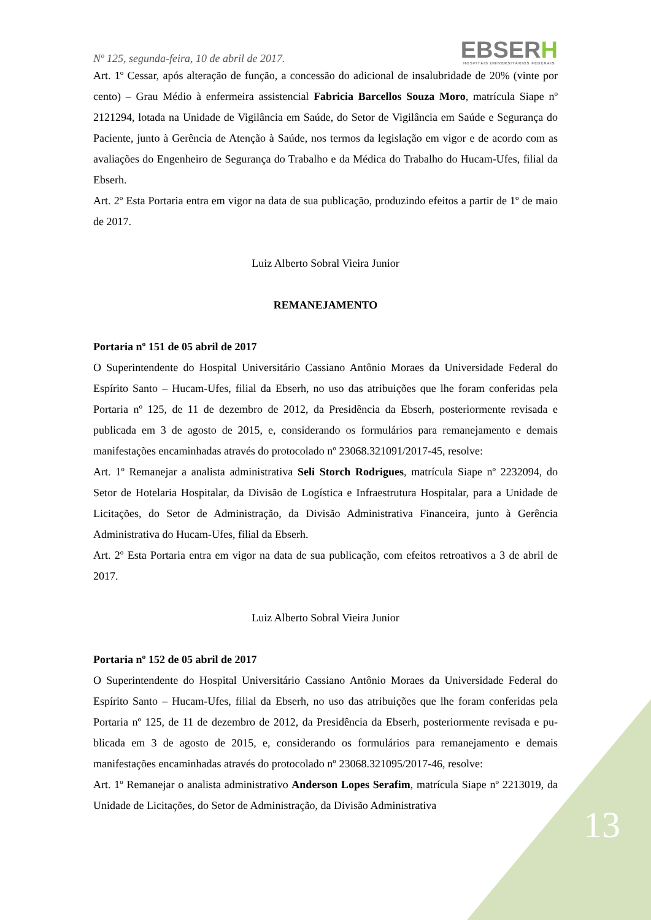Nº 125, segunda-feira, 10 de abril de 2017.
EBSERH
HOSPITAIS UNIVERSITÁRIOS FEDERAIS
Art. 1º Cessar, após alteração de função, a concessão do adicional de insalubridade de 20% (vinte por cento) – Grau Médio à enfermeira assistencial Fabricia Barcellos Souza Moro, matrícula Siape nº 2121294, lotada na Unidade de Vigilância em Saúde, do Setor de Vigilância em Saúde e Segurança do Paciente, junto à Gerência de Atenção à Saúde, nos termos da legislação em vigor e de acordo com as avaliações do Engenheiro de Segurança do Trabalho e da Médica do Trabalho do Hucam-Ufes, filial da Ebserh.
Art. 2º Esta Portaria entra em vigor na data de sua publicação, produzindo efeitos a partir de 1º de maio de 2017.
Luiz Alberto Sobral Vieira Junior
REMANEJAMENTO
Portaria nº 151 de 05 abril de 2017
O Superintendente do Hospital Universitário Cassiano Antônio Moraes da Universidade Federal do Espírito Santo – Hucam-Ufes, filial da Ebserh, no uso das atribuições que lhe foram conferidas pela Portaria nº 125, de 11 de dezembro de 2012, da Presidência da Ebserh, posteriormente revisada e publicada em 3 de agosto de 2015, e, considerando os formulários para remanejamento e demais manifestações encaminhadas através do protocolado nº 23068.321091/2017-45, resolve:
Art. 1º Remanejar a analista administrativa Seli Storch Rodrigues, matrícula Siape nº 2232094, do Setor de Hotelaria Hospitalar, da Divisão de Logística e Infraestrutura Hospitalar, para a Unidade de Licitações, do Setor de Administração, da Divisão Administrativa Financeira, junto à Gerência Administrativa do Hucam-Ufes, filial da Ebserh.
Art. 2º Esta Portaria entra em vigor na data de sua publicação, com efeitos retroativos a 3 de abril de 2017.
Luiz Alberto Sobral Vieira Junior
Portaria nº 152 de 05 abril de 2017
O Superintendente do Hospital Universitário Cassiano Antônio Moraes da Universidade Federal do Espírito Santo – Hucam-Ufes, filial da Ebserh, no uso das atribuições que lhe foram conferidas pela Portaria nº 125, de 11 de dezembro de 2012, da Presidência da Ebserh, posteriormente revisada e pu-blicada em 3 de agosto de 2015, e, considerando os formulários para remanejamento e demais manifestações encaminhadas através do protocolado nº 23068.321095/2017-46, resolve:
Art. 1º Remanejar o analista administrativo Anderson Lopes Serafim, matrícula Siape nº 2213019, da Unidade de Licitações, do Setor de Administração, da Divisão Administrativa
13